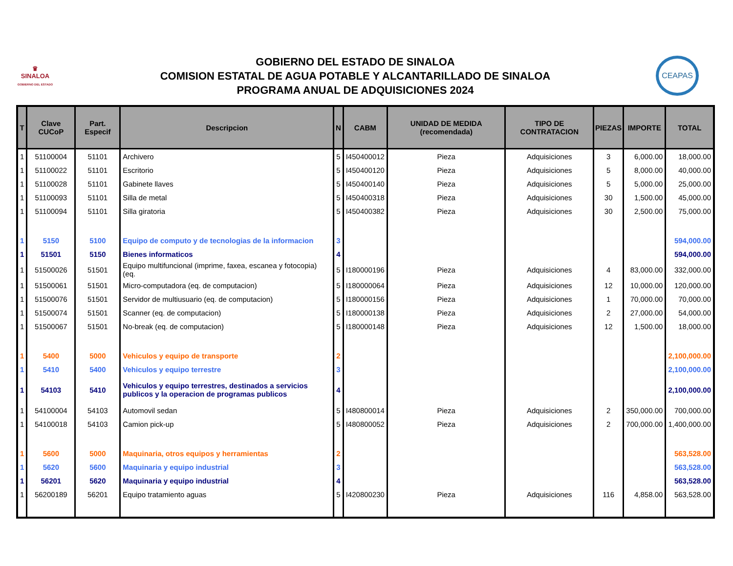♛
SINALOA
GOBIERNO DEL ESTADO
GOBIERNO DEL ESTADO DE SINALOA
COMISION ESTATAL DE AGUA POTABLE Y ALCANTARILLADO DE SINALOA
PROGRAMA ANUAL DE ADQUISICIONES 2024
CEAPAS
| T | Clave CUCoP | Part. Especif | Descripcion | N | CABM | UNIDAD DE MEDIDA (recomendada) | TIPO DE CONTRATACION | PIEZAS | IMPORTE | TOTAL |
| --- | --- | --- | --- | --- | --- | --- | --- | --- | --- | --- |
| 1 | 51100004 | 51101 | Archivero | 5 | I450400012 | Pieza | Adquisiciones | 3 | 6,000.00 | 18,000.00 |
| 1 | 51100022 | 51101 | Escritorio | 5 | I450400120 | Pieza | Adquisiciones | 5 | 8,000.00 | 40,000.00 |
| 1 | 51100028 | 51101 | Gabinete llaves | 5 | I450400140 | Pieza | Adquisiciones | 5 | 5,000.00 | 25,000.00 |
| 1 | 51100093 | 51101 | Silla de metal | 5 | I450400318 | Pieza | Adquisiciones | 30 | 1,500.00 | 45,000.00 |
| 1 | 51100094 | 51101 | Silla giratoria | 5 | I450400382 | Pieza | Adquisiciones | 30 | 2,500.00 | 75,000.00 |
| 1 | 5150 | 5100 | Equipo de computo y de tecnologias de la informacion | 3 | | | | | | 594,000.00 |
| 1 | 51501 | 5150 | Bienes informaticos | 4 | | | | | | 594,000.00 |
| 1 | 51500026 | 51501 | Equipo multifuncional (imprime, faxea, escanea y fotocopia) (eq. | 5 | I180000196 | Pieza | Adquisiciones | 4 | 83,000.00 | 332,000.00 |
| 1 | 51500061 | 51501 | Micro-computadora (eq. de computacion) | 5 | I180000064 | Pieza | Adquisiciones | 12 | 10,000.00 | 120,000.00 |
| 1 | 51500076 | 51501 | Servidor de multiusuario (eq. de computacion) | 5 | I180000156 | Pieza | Adquisiciones | 1 | 70,000.00 | 70,000.00 |
| 1 | 51500074 | 51501 | Scanner (eq. de computacion) | 5 | I180000138 | Pieza | Adquisiciones | 2 | 27,000.00 | 54,000.00 |
| 1 | 51500067 | 51501 | No-break (eq. de computacion) | 5 | I180000148 | Pieza | Adquisiciones | 12 | 1,500.00 | 18,000.00 |
| 1 | 5400 | 5000 | Vehiculos y equipo de transporte | 2 | | | | | | 2,100,000.00 |
| 1 | 5410 | 5400 | Vehiculos y equipo terrestre | 3 | | | | | | 2,100,000.00 |
| 1 | 54103 | 5410 | Vehiculos y equipo terrestres, destinados a servicios publicos y la operacion de programas publicos | 4 | | | | | | 2,100,000.00 |
| 1 | 54100004 | 54103 | Automovil sedan | 5 | I480800014 | Pieza | Adquisiciones | 2 | 350,000.00 | 700,000.00 |
| 1 | 54100018 | 54103 | Camion pick-up | 5 | I480800052 | Pieza | Adquisiciones | 2 | 700,000.00 | 1,400,000.00 |
| 1 | 5600 | 5000 | Maquinaria, otros equipos y herramientas | 2 | | | | | | 563,528.00 |
| 1 | 5620 | 5600 | Maquinaria y equipo industrial | 3 | | | | | | 563,528.00 |
| 1 | 56201 | 5620 | Maquinaria y equipo industrial | 4 | | | | | | 563,528.00 |
| 1 | 56200189 | 56201 | Equipo tratamiento aguas | 5 | I420800230 | Pieza | Adquisiciones | 116 | 4,858.00 | 563,528.00 |